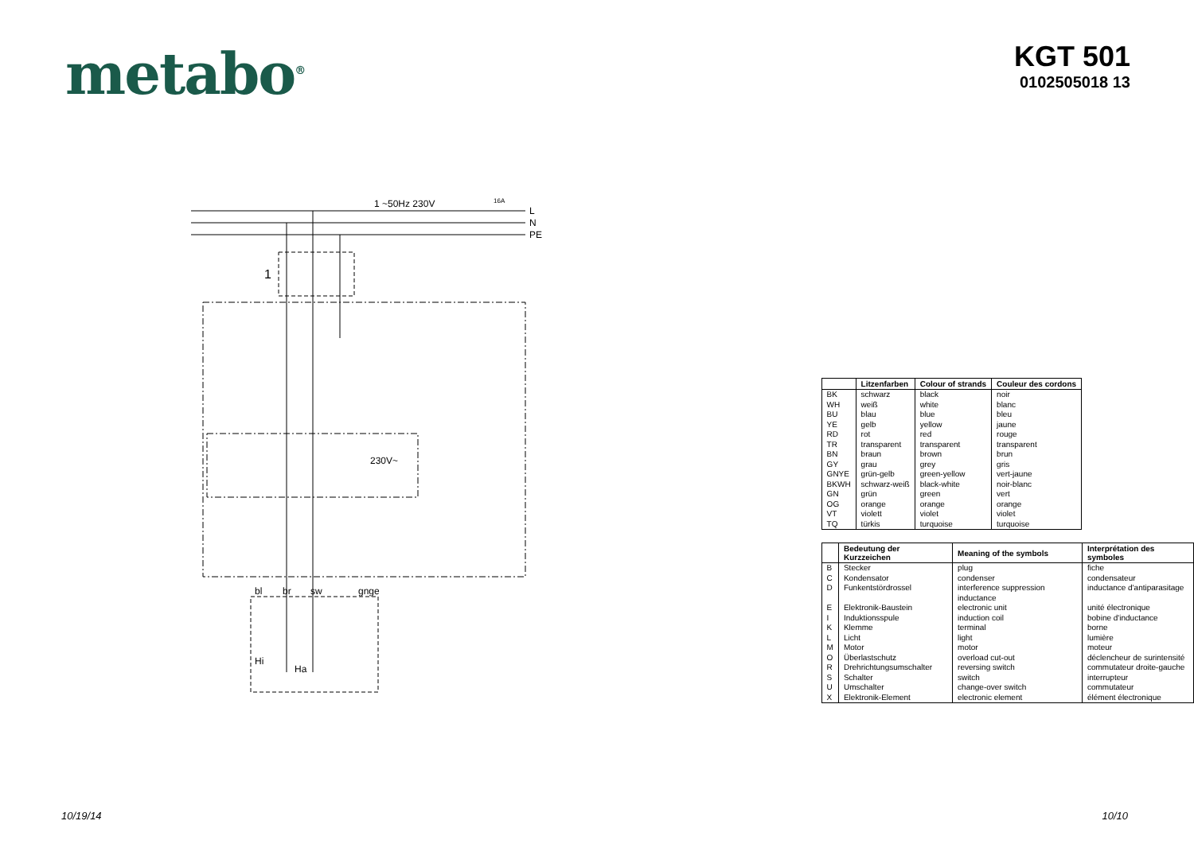metabo<sup>®</sup>
KGT 501
0102505018 13
1 ~50Hz 230V
16A
L
N
PE
1
230V~
bl
br
sw
gnge
Hi
Ha
| | Litzenfarben | Colour of strands | Couleur des cordons |
| --- | --- | --- | --- |
| BK | schwarz | black | noir |
| WH | weiß | white | blanc |
| BU | blau | blue | bleu |
| YE | gelb | yellow | jaune |
| RD | rot | red | rouge |
| TR | transparent | transparent | transparent |
| BN | braun | brown | brun |
| GY | grau | grey | gris |
| GNYE | grün-gelb | green-yellow | vert-jaune |
| BKWH | schwarz-weiß | black-white | noir-blanc |
| GN | grün | green | vert |
| OG | orange | orange | orange |
| VT | violett | violet | violet |
| TQ | türkis | turquoise | turquoise |
| | Bedeutung der Kurzzeichen | Meaning of the symbols | Interprétation des symboles |
| --- | --- | --- | --- |
| B | Stecker | plug | fiche |
| C | Kondensator | condenser | condensateur |
| D | Funkentstördrossel | interference suppression inductance | inductance d'antiparasitage |
| E | Elektronik-Baustein | electronic unit | unité électronique |
| I | Induktionsspule | induction coil | bobine d'inductance |
| K | Klemme | terminal | borne |
| L | Licht | light | lumière |
| M | Motor | motor | moteur |
| O | Überlastschutz | overload cut-out | déclencheur de surintensité |
| R | Drehrichtungsumschalter | reversing switch | commutateur droite-gauche |
| S | Schalter | switch | interrupteur |
| U | Umschalter | change-over switch | commutateur |
| X | Elektronik-Element | electronic element | élément électronique |
10/19/14 10/10